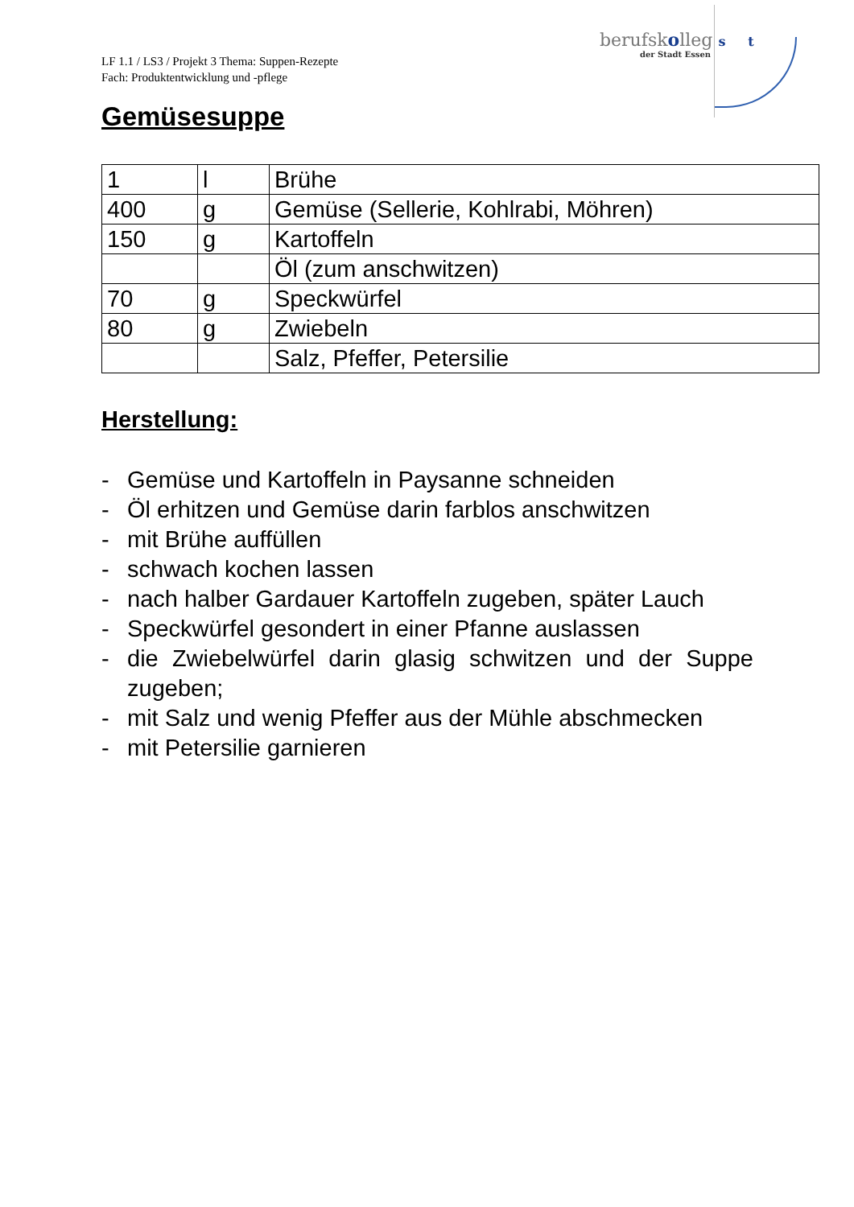LF 1.1 / LS3 / Projekt 3 Thema: Suppen-Rezepte
Fach: Produktentwicklung und -pflege
berufskolleg s t
der Stadt Essen
Gemüsesuppe
| 1 | l | Brühe |
| 400 | g | Gemüse (Sellerie, Kohlrabi, Möhren) |
| 150 | g | Kartoffeln |
| | | Öl (zum anschwitzen) |
| 70 | g | Speckwürfel |
| 80 | g | Zwiebeln |
| | | Salz, Pfeffer, Petersilie |
Herstellung:
- Gemüse und Kartoffeln in Paysanne schneiden
- Öl erhitzen und Gemüse darin farblos anschwitzen
- mit Brühe auffüllen
- schwach kochen lassen
- nach halber Gardauer Kartoffeln zugeben, später Lauch
- Speckwürfel gesondert in einer Pfanne auslassen
- die Zwiebelwürfel darin glasig schwitzen und der Suppe zugeben;
- mit Salz und wenig Pfeffer aus der Mühle abschmecken
- mit Petersilie garnieren